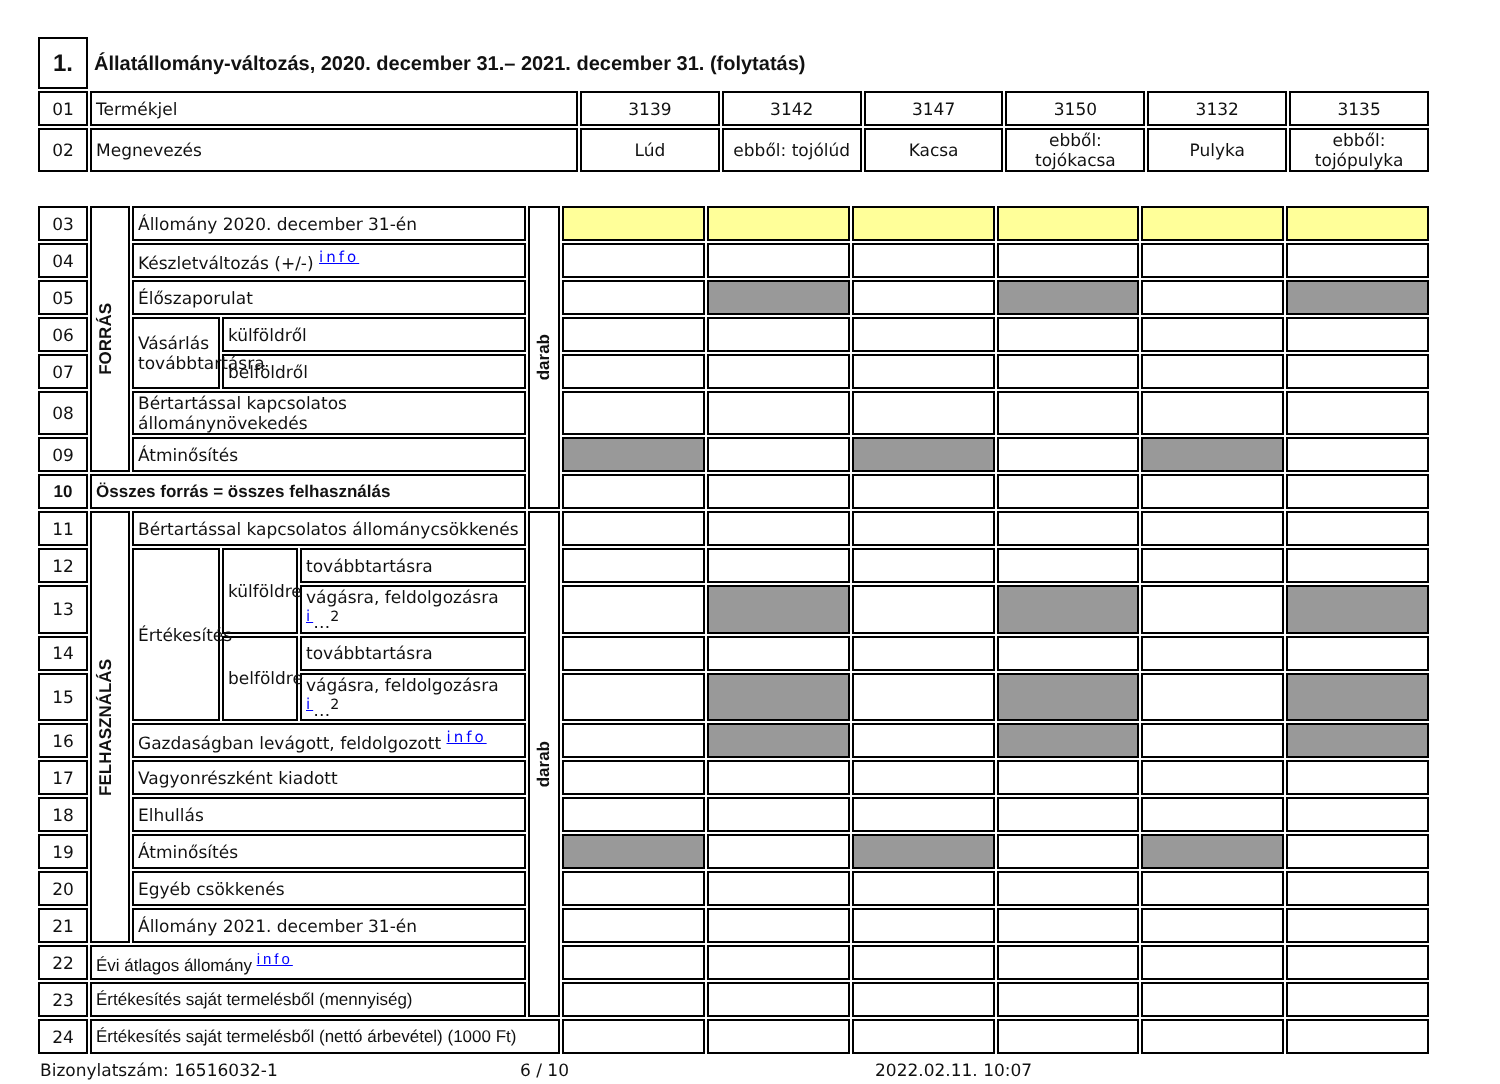| 1. | Állatállomány-változás, 2020. december 31.– 2021. december 31. (folytatás) | | | | | | |
| 01 | Termékjel | 3139 | 3142 | 3147 | 3150 | 3132 | 3135 |
| 02 | Megnevezés | Lúd | ebből: tojólúd | Kacsa | ebből: tojókacsa | Pulyka | ebből: tojópulyka |
| 03 | FORRÁS | Állomány 2020. december 31-én | | | darab | | | | | | |
| 04 | | Készletváltozás (+/-) info | | | | | | | | | |
| 05 | | Élőszaporulat | | | | | | | | | |
| 06 | | Vásárlás továbbtartásra | külföldről | | | | | | | | |
| 07 | | | belföldről | | | | | | | | |
| 08 | | Bértartással kapcsolatos állománynövekedés | | | | | | | | | |
| 09 | | Átminősítés | | | | | | | | | |
| 10 | Összes forrás = összes felhasználás | | | | | | | | | | |
| 11 | FELHASZNÁLÁS | Bértartással kapcsolatos állománycsökkenés | | | darab | | | | | | |
| 12 | | Értékesítés | külföldre | továbbtartásra | | | | | | | |
| 13 | | | | vágásra, feldolgozásra i …<sup>2</sup> | | | | | | | |
| 14 | | | belföldre | továbbtartásra | | | | | | | |
| 15 | | | | vágásra, feldolgozásra i …<sup>2</sup> | | | | | | | |
| 16 | | Gazdaságban levágott, feldolgozott info | | | | | | | | | |
| 17 | | Vagyonrészként kiadott | | | | | | | | | |
| 18 | | Elhullás | | | | | | | | | |
| 19 | | Átminősítés | | | | | | | | | |
| 20 | | Egyéb csökkenés | | | | | | | | | |
| 21 | | Állomány 2021. december 31-én | | | | | | | | | |
| 22 | Évi átlagos állomány info | | | | | | | | | | |
| 23 | Értékesítés saját termelésből (mennyiség) | | | | | | | | | | |
| 24 | Értékesítés saját termelésből (nettó árbevétel) (1000 Ft) | | | | | | | | | | |
Bizonylatszám: 16516032-1 6 / 10 2022.02.11. 10:07